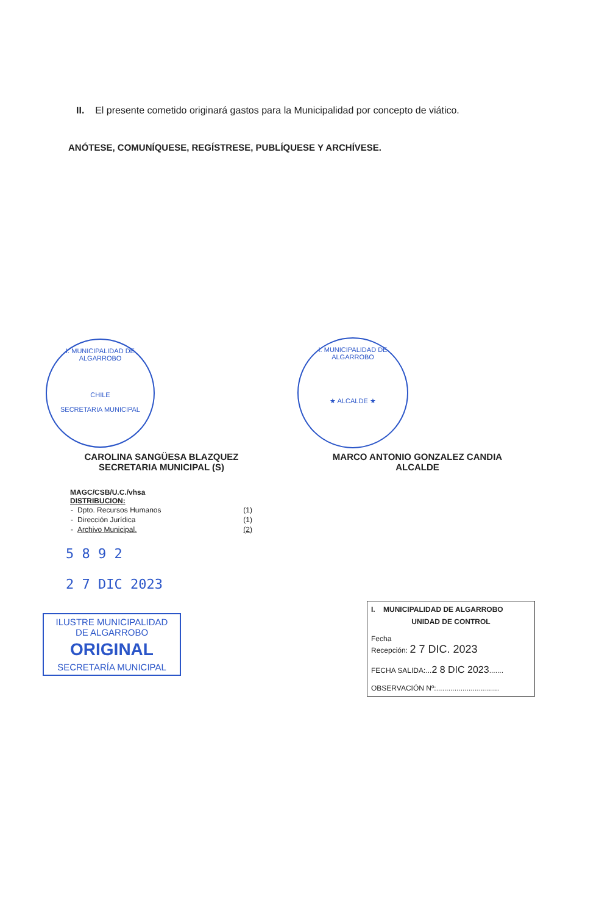II. El presente cometido originará gastos para la Municipalidad por concepto de viático.
ANÓTESE, COMUNÍQUESE, REGÍSTRESE, PUBLÍQUESE Y ARCHÍVESE.
I. MUNICIPALIDAD DE ALGARROBO
CHILE
SECRETARIA MUNICIPAL
I. MUNICIPALIDAD DE ALGARROBO
★ ALCALDE ★
CAROLINA SANGÜESA BLAZQUEZ
SECRETARIA MUNICIPAL (S)
MARCO ANTONIO GONZALEZ CANDIA
ALCALDE
MAGC/CSB/U.C./vhsa
DISTRIBUCION:
| - | Dpto. Recursos Humanos | (1) |
| - | Dirección Jurídica | (1) |
| - | Archivo Municipal. | (2) |
5 8 9 2
2 7 DIC 2023
ILUSTRE MUNICIPALIDAD
DE ALGARROBO
ORIGINAL
SECRETARÍA MUNICIPAL
I. MUNICIPALIDAD DE ALGARROBO
UNIDAD DE CONTROL
Fecha
Recepción: 2 7 DIC. 2023
FECHA SALIDA:...2 8 DIC 2023.......
OBSERVACIÓN Nº:...............................